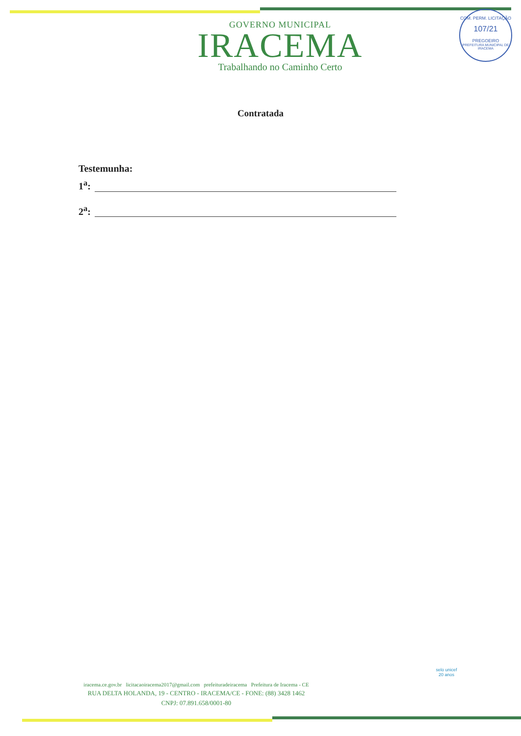COM. PERM. LICITAÇÃO
107/21
PREGOEIRO
PREFEITURA MUNICIPAL DE IRACEMA
GOVERNO MUNICIPAL
IRACEMA
Trabalhando no Caminho Certo
Contratada
Testemunha:
1<sup>a</sup>:
2<sup>a</sup>:
iracema.ce.gov.br licitacaoiracema2017@gmail.com prefeituradeiracema Prefeitura de Iracema - CE
RUA DELTA HOLANDA, 19 - CENTRO - IRACEMA/CE - FONE: (88) 3428 1462
CNPJ: 07.891.658/0001-80
selo unicef
20 anos